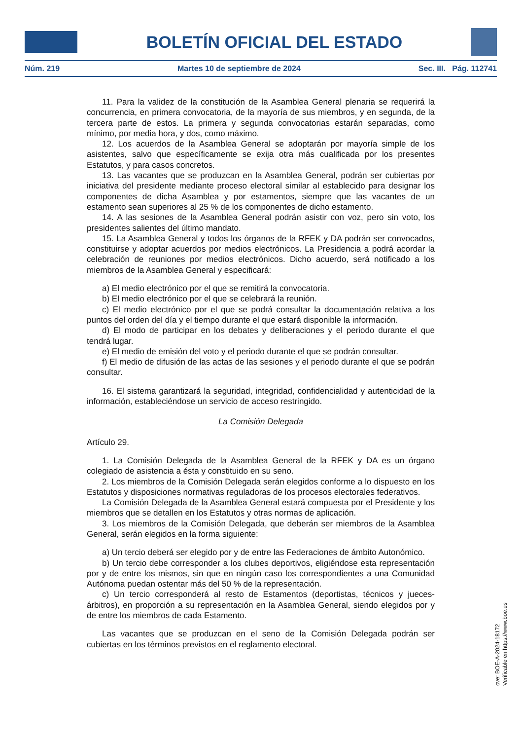BOLETÍN OFICIAL DEL ESTADO
Núm. 219 Martes 10 de septiembre de 2024 Sec. III. Pág. 112741
11. Para la validez de la constitución de la Asamblea General plenaria se requerirá la concurrencia, en primera convocatoria, de la mayoría de sus miembros, y en segunda, de la tercera parte de estos. La primera y segunda convocatorias estarán separadas, como mínimo, por media hora, y dos, como máximo.
12. Los acuerdos de la Asamblea General se adoptarán por mayoría simple de los asistentes, salvo que específicamente se exija otra más cualificada por los presentes Estatutos, y para casos concretos.
13. Las vacantes que se produzcan en la Asamblea General, podrán ser cubiertas por iniciativa del presidente mediante proceso electoral similar al establecido para designar los componentes de dicha Asamblea y por estamentos, siempre que las vacantes de un estamento sean superiores al 25 % de los componentes de dicho estamento.
14. A las sesiones de la Asamblea General podrán asistir con voz, pero sin voto, los presidentes salientes del último mandato.
15. La Asamblea General y todos los órganos de la RFEK y DA podrán ser convocados, constituirse y adoptar acuerdos por medios electrónicos. La Presidencia a podrá acordar la celebración de reuniones por medios electrónicos. Dicho acuerdo, será notificado a los miembros de la Asamblea General y especificará:
a) El medio electrónico por el que se remitirá la convocatoria.
b) El medio electrónico por el que se celebrará la reunión.
c) El medio electrónico por el que se podrá consultar la documentación relativa a los puntos del orden del día y el tiempo durante el que estará disponible la información.
d) El modo de participar en los debates y deliberaciones y el periodo durante el que tendrá lugar.
e) El medio de emisión del voto y el periodo durante el que se podrán consultar.
f) El medio de difusión de las actas de las sesiones y el periodo durante el que se podrán consultar.
16. El sistema garantizará la seguridad, integridad, confidencialidad y autenticidad de la información, estableciéndose un servicio de acceso restringido.
La Comisión Delegada
Artículo 29.
1. La Comisión Delegada de la Asamblea General de la RFEK y DA es un órgano colegiado de asistencia a ésta y constituido en su seno.
2. Los miembros de la Comisión Delegada serán elegidos conforme a lo dispuesto en los Estatutos y disposiciones normativas reguladoras de los procesos electorales federativos.
La Comisión Delegada de la Asamblea General estará compuesta por el Presidente y los miembros que se detallen en los Estatutos y otras normas de aplicación.
3. Los miembros de la Comisión Delegada, que deberán ser miembros de la Asamblea General, serán elegidos en la forma siguiente:
a) Un tercio deberá ser elegido por y de entre las Federaciones de ámbito Autonómico.
b) Un tercio debe corresponder a los clubes deportivos, eligiéndose esta representación por y de entre los mismos, sin que en ningún caso los correspondientes a una Comunidad Autónoma puedan ostentar más del 50 % de la representación.
c) Un tercio corresponderá al resto de Estamentos (deportistas, técnicos y jueces-árbitros), en proporción a su representación en la Asamblea General, siendo elegidos por y de entre los miembros de cada Estamento.
Las vacantes que se produzcan en el seno de la Comisión Delegada podrán ser cubiertas en los términos previstos en el reglamento electoral.
cve: BOE-A-2024-18172
Verificable en https://www.boe.es